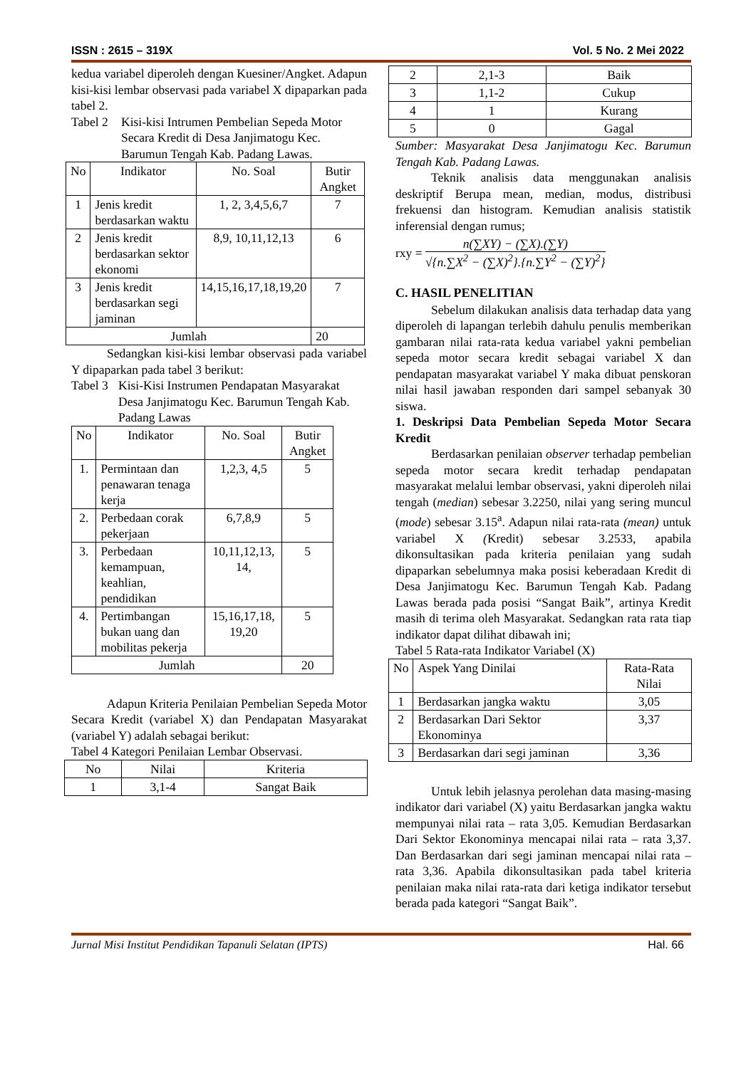ISSN : 2615 – 319X Vol. 5 No. 2 Mei 2022
kedua variabel diperoleh dengan Kuesiner/Angket. Adapun kisi-kisi lembar observasi pada variabel X dipaparkan pada tabel 2.
Tabel 2 Kisi-kisi Intrumen Pembelian Sepeda Motor Secara Kredit di Desa Janjimatogu Kec. Barumun Tengah Kab. Padang Lawas.
| No | Indikator | No. Soal | Butir Angket |
| --- | --- | --- | --- |
| 1 | Jenis kredit berdasarkan waktu | 1, 2, 3,4,5,6,7 | 7 |
| 2 | Jenis kredit berdasarkan sektor ekonomi | 8,9, 10,11,12,13 | 6 |
| 3 | Jenis kredit berdasarkan segi jaminan | 14,15,16,17,18,19,20 | 7 |
| Jumlah | | | 20 |
Sedangkan kisi-kisi lembar observasi pada variabel Y dipaparkan pada tabel 3 berikut:
Tabel 3 Kisi-Kisi Instrumen Pendapatan Masyarakat Desa Janjimatogu Kec. Barumun Tengah Kab. Padang Lawas
| No | Indikator | No. Soal | Butir Angket |
| --- | --- | --- | --- |
| 1. | Permintaan dan penawaran tenaga kerja | 1,2,3, 4,5 | 5 |
| 2. | Perbedaan corak pekerjaan | 6,7,8,9 | 5 |
| 3. | Perbedaan kemampuan, keahlian, pendidikan | 10,11,12,13, 14, | 5 |
| 4. | Pertimbangan bukan uang dan mobilitas pekerja | 15,16,17,18, 19,20 | 5 |
| Jumlah | | | 20 |
Adapun Kriteria Penilaian Pembelian Sepeda Motor Secara Kredit (variabel X) dan Pendapatan Masyarakat (variabel Y) adalah sebagai berikut:
Tabel 4 Kategori Penilaian Lembar Observasi.
| No | Nilai | Kriteria |
| 1 | 3,1-4 | Sangat Baik |
| 2 | 2,1-3 | Baik |
| 3 | 1,1-2 | Cukup |
| 4 | 1 | Kurang |
| 5 | 0 | Gagal |
Sumber: Masyarakat Desa Janjimatogu Kec. Barumun Tengah Kab. Padang Lawas.
Teknik analisis data menggunakan analisis deskriptif Berupa mean, median, modus, distribusi frekuensi dan histogram. Kemudian analisis statistik inferensial dengan rumus;
rxy =
n(∑XY) − (∑X).(∑Y)
√{n.∑X<sup>2</sup> − (∑X)<sup>2</sup>}.{n.∑Y<sup>2</sup> − (∑Y)<sup>2</sup>}
C. HASIL PENELITIAN
Sebelum dilakukan analisis data terhadap data yang diperoleh di lapangan terlebih dahulu penulis memberikan gambaran nilai rata-rata kedua variabel yakni pembelian sepeda motor secara kredit sebagai variabel X dan pendapatan masyarakat variabel Y maka dibuat penskoran nilai hasil jawaban responden dari sampel sebanyak 30 siswa.
1. Deskripsi Data Pembelian Sepeda Motor Secara Kredit
Berdasarkan penilaian observer terhadap pembelian sepeda motor secara kredit terhadap pendapatan masyarakat melalui lembar observasi, yakni diperoleh nilai tengah (median) sebesar 3.2250, nilai yang sering muncul (mode) sebesar 3.15<sup>a</sup>. Adapun nilai rata-rata (mean) untuk variabel X (Kredit) sebesar 3.2533, apabila dikonsultasikan pada kriteria penilaian yang sudah dipaparkan sebelumnya maka posisi keberadaan Kredit di Desa Janjimatogu Kec. Barumun Tengah Kab. Padang Lawas berada pada posisi “Sangat Baik”, artinya Kredit masih di terima oleh Masyarakat. Sedangkan rata rata tiap indikator dapat dilihat dibawah ini;
Tabel 5 Rata-rata Indikator Variabel (X)
| No | Aspek Yang Dinilai | Rata-Rata Nilai |
| 1 | Berdasarkan jangka waktu | 3,05 |
| 2 | Berdasarkan Dari Sektor Ekonominya | 3,37 |
| 3 | Berdasarkan dari segi jaminan | 3,36 |
Untuk lebih jelasnya perolehan data masing-masing indikator dari variabel (X) yaitu Berdasarkan jangka waktu mempunyai nilai rata – rata 3,05. Kemudian Berdasarkan Dari Sektor Ekonominya mencapai nilai rata – rata 3,37. Dan Berdasarkan dari segi jaminan mencapai nilai rata – rata 3,36. Apabila dikonsultasikan pada tabel kriteria penilaian maka nilai rata-rata dari ketiga indikator tersebut berada pada kategori “Sangat Baik”.
Jurnal Misi Institut Pendidikan Tapanuli Selatan (IPTS) Hal. 66